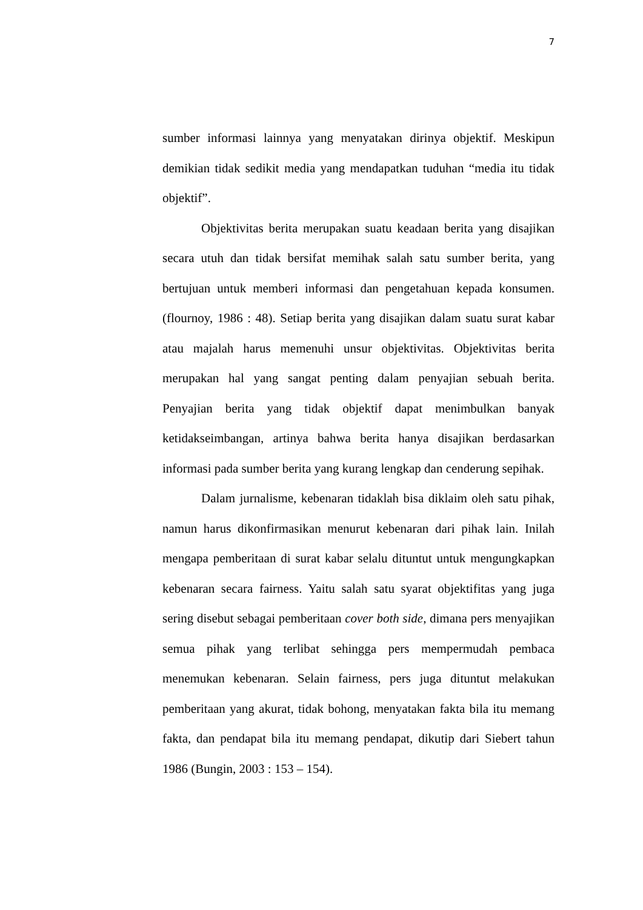7
sumber informasi lainnya yang menyatakan dirinya objektif. Meskipun demikian tidak sedikit media yang mendapatkan tuduhan “media itu tidak objektif”.
Objektivitas berita merupakan suatu keadaan berita yang disajikan secara utuh dan tidak bersifat memihak salah satu sumber berita, yang bertujuan untuk memberi informasi dan pengetahuan kepada konsumen. (flournoy, 1986 : 48). Setiap berita yang disajikan dalam suatu surat kabar atau majalah harus memenuhi unsur objektivitas. Objektivitas berita merupakan hal yang sangat penting dalam penyajian sebuah berita. Penyajian berita yang tidak objektif dapat menimbulkan banyak ketidakseimbangan, artinya bahwa berita hanya disajikan berdasarkan informasi pada sumber berita yang kurang lengkap dan cenderung sepihak.
Dalam jurnalisme, kebenaran tidaklah bisa diklaim oleh satu pihak, namun harus dikonfirmasikan menurut kebenaran dari pihak lain. Inilah mengapa pemberitaan di surat kabar selalu dituntut untuk mengungkapkan kebenaran secara fairness. Yaitu salah satu syarat objektifitas yang juga sering disebut sebagai pemberitaan cover both side, dimana pers menyajikan semua pihak yang terlibat sehingga pers mempermudah pembaca menemukan kebenaran. Selain fairness, pers juga dituntut melakukan pemberitaan yang akurat, tidak bohong, menyatakan fakta bila itu memang fakta, dan pendapat bila itu memang pendapat, dikutip dari Siebert tahun 1986 (Bungin, 2003 : 153 – 154).